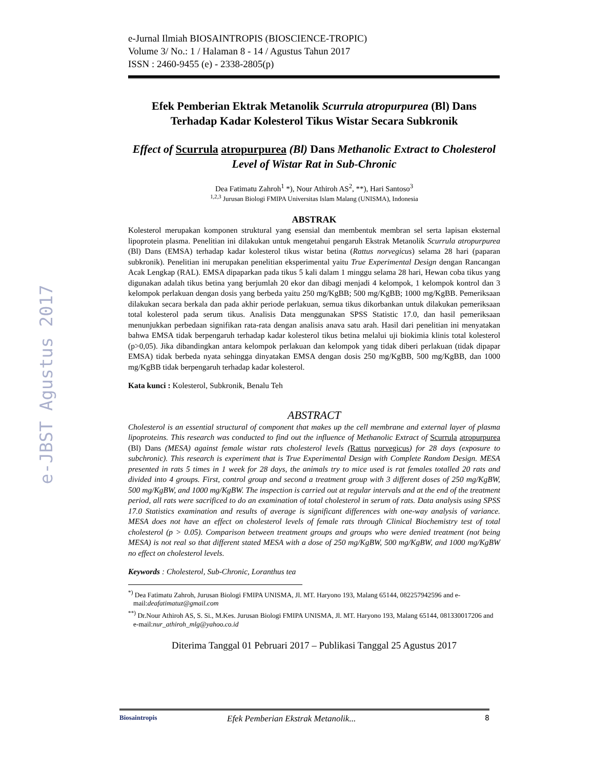e-JBST Agustus 2017
e-Jurnal Ilmiah BIOSAINTROPIS (BIOSCIENCE-TROPIC)
Volume 3/ No.: 1 / Halaman 8 - 14 / Agustus Tahun 2017
ISSN : 2460-9455 (e) - 2338-2805(p)
Efek Pemberian Ektrak Metanolik Scurrula atropurpurea (Bl) Dans Terhadap Kadar Kolesterol Tikus Wistar Secara Subkronik
Effect of Scurrula atropurpurea (Bl) Dans Methanolic Extract to Cholesterol Level of Wistar Rat in Sub-Chronic
Dea Fatimatu Zahroh<sup>1</sup> *), Nour Athiroh AS<sup>2</sup>, **), Hari Santoso<sup>3</sup>
<sup>1,2,3</sup> Jurusan Biologi FMIPA Universitas Islam Malang (UNISMA), Indonesia
ABSTRAK
Kolesterol merupakan komponen struktural yang esensial dan membentuk membran sel serta lapisan eksternal lipoprotein plasma. Penelitian ini dilakukan untuk mengetahui pengaruh Ekstrak Metanolik Scurrula atropurpurea (Bl) Dans (EMSA) terhadap kadar kolesterol tikus wistar betina (Rattus norvegicus) selama 28 hari (paparan subkronik). Penelitian ini merupakan penelitian eksperimental yaitu True Experimental Design dengan Rancangan Acak Lengkap (RAL). EMSA dipaparkan pada tikus 5 kali dalam 1 minggu selama 28 hari, Hewan coba tikus yang digunakan adalah tikus betina yang berjumlah 20 ekor dan dibagi menjadi 4 kelompok, 1 kelompok kontrol dan 3 kelompok perlakuan dengan dosis yang berbeda yaitu 250 mg/KgBB; 500 mg/KgBB; 1000 mg/KgBB. Pemeriksaan dilakukan secara berkala dan pada akhir periode perlakuan, semua tikus dikorbankan untuk dilakukan pemeriksaan total kolesterol pada serum tikus. Analisis Data menggunakan SPSS Statistic 17.0, dan hasil pemeriksaan menunjukkan perbedaan signifikan rata-rata dengan analisis anava satu arah. Hasil dari penelitian ini menyatakan bahwa EMSA tidak berpengaruh terhadap kadar kolesterol tikus betina melalui uji biokimia klinis total kolesterol (p>0,05). Jika dibandingkan antara kelompok perlakuan dan kelompok yang tidak diberi perlakuan (tidak dipapar EMSA) tidak berbeda nyata sehingga dinyatakan EMSA dengan dosis 250 mg/KgBB, 500 mg/KgBB, dan 1000 mg/KgBB tidak berpengaruh terhadap kadar kolesterol.
Kata kunci : Kolesterol, Subkronik, Benalu Teh
ABSTRACT
Cholesterol is an essential structural of component that makes up the cell membrane and external layer of plasma lipoproteins. This research was conducted to find out the influence of Methanolic Extract of Scurrula atropurpurea (Bl) Dans (MESA) against female wistar rats cholesterol levels (Rattus norvegicus) for 28 days (exposure to subchronic). This research is experiment that is True Experimental Design with Complete Random Design. MESA presented in rats 5 times in 1 week for 28 days, the animals try to mice used is rat females totalled 20 rats and divided into 4 groups. First, control group and second a treatment group with 3 different doses of 250 mg/KgBW, 500 mg/KgBW, and 1000 mg/KgBW. The inspection is carried out at regular intervals and at the end of the treatment period, all rats were sacrificed to do an examination of total cholesterol in serum of rats. Data analysis using SPSS 17.0 Statistics examination and results of average is significant differences with one-way analysis of variance. MESA does not have an effect on cholesterol levels of female rats through Clinical Biochemistry test of total cholesterol (p > 0.05). Comparison between treatment groups and groups who were denied treatment (not being MESA) is not real so that different stated MESA with a dose of 250 mg/KgBW, 500 mg/KgBW, and 1000 mg/KgBW no effect on cholesterol levels.
Keywords : Cholesterol, Sub-Chronic, Loranthus tea
<sup>*)</sup> Dea Fatimatu Zahroh, Jurusan Biologi FMIPA UNISMA, Jl. MT. Haryono 193, Malang 65144, 082257942596 and e-mail:deafatimatuz@gmail.com
<sup>**)</sup> Dr.Nour Athiroh AS, S. Si., M.Kes. Jurusan Biologi FMIPA UNISMA, Jl. MT. Haryono 193, Malang 65144, 081330017206 and e-mail:nur_athiroh_mlg@yahoo.co.id
Diterima Tanggal 01 Pebruari 2017 – Publikasi Tanggal 25 Agustus 2017
Biosaintropis Efek Pemberian Ekstrak Metanolik... 8